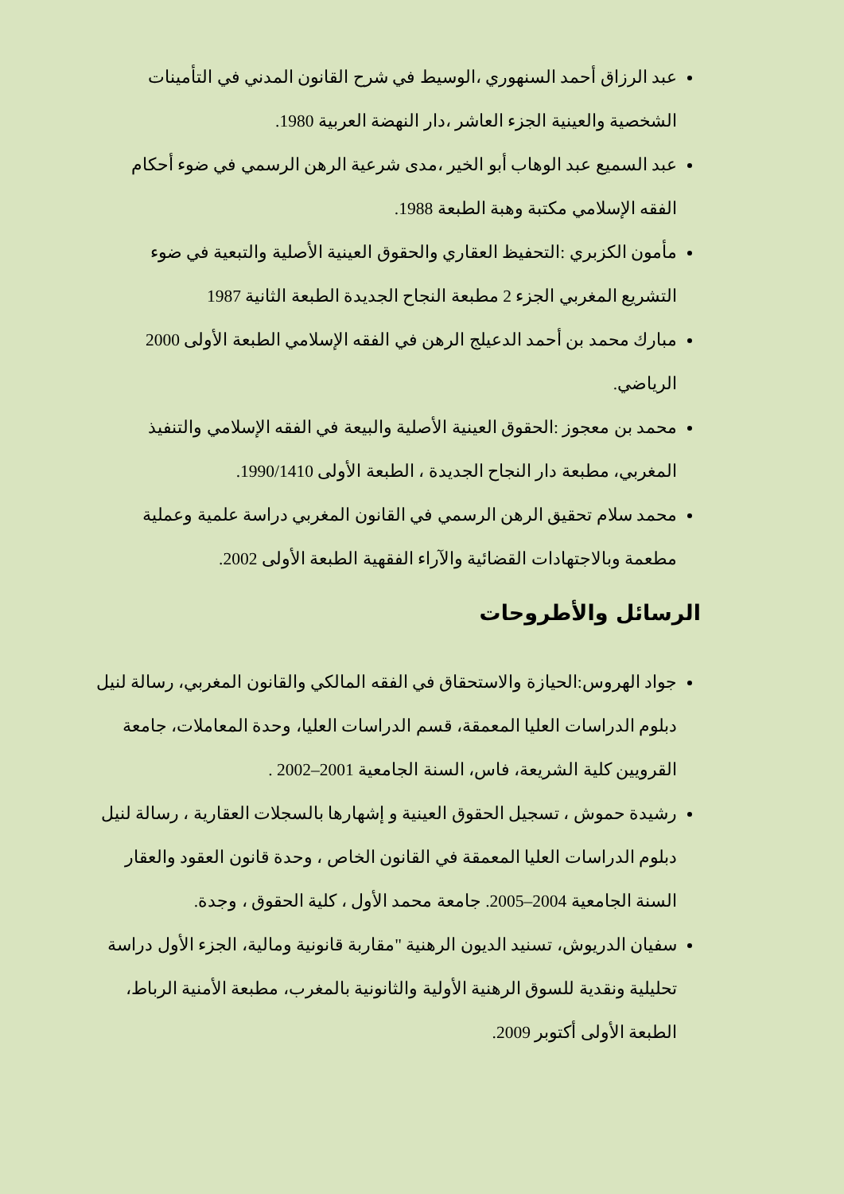عبد الرزاق أحمد السنهوري ،الوسيط في شرح القانون المدني في التأمينات الشخصية والعينية الجزء العاشر ،دار النهضة العربية 1980.
عبد السميع عبد الوهاب أبو الخير ،مدى شرعية الرهن الرسمي في ضوء أحكام الفقه الإسلامي مكتبة وهبة الطبعة 1988.
مأمون الكزبري :التحفيظ العقاري والحقوق العينية الأصلية والتبعية في ضوء التشريع المغربي الجزء 2 مطبعة النجاح الجديدة الطبعة الثانية 1987
مبارك محمد بن أحمد الدعيلج الرهن في الفقه الإسلامي الطبعة الأولى 2000 الرياضي.
محمد بن معجوز :الحقوق العينية الأصلية والبيعة في الفقه الإسلامي والتنفيذ المغربي، مطبعة دار النجاح الجديدة ، الطبعة الأولى 1990/1410.
محمد سلام تحقيق الرهن الرسمي في القانون المغربي دراسة علمية وعملية مطعمة وبالاجتهادات القضائية والآراء الفقهية الطبعة الأولى 2002.
الرسائل والأطروحات
جواد الهروس:الحيازة والاستحقاق في الفقه المالكي والقانون المغربي، رسالة لنيل دبلوم الدراسات العليا المعمقة، قسم الدراسات العليا، وحدة المعاملات، جامعة القرويين كلية الشريعة، فاس، السنة الجامعية 2001–2002 .
رشيدة حموش ، تسجيل الحقوق العينية و إشهارها بالسجلات العقارية ، رسالة لنيل دبلوم الدراسات العليا المعمقة في القانون الخاص ، وحدة قانون العقود والعقار السنة الجامعية 2004–2005. جامعة محمد الأول ، كلية الحقوق ، وجدة.
سفيان الدريوش، تسنيد الديون الرهنية "مقاربة قانونية ومالية، الجزء الأول دراسة تحليلية ونقدية للسوق الرهنية الأولية والثانونية بالمغرب، مطبعة الأمنية الرباط، الطبعة الأولى أكتوبر 2009.